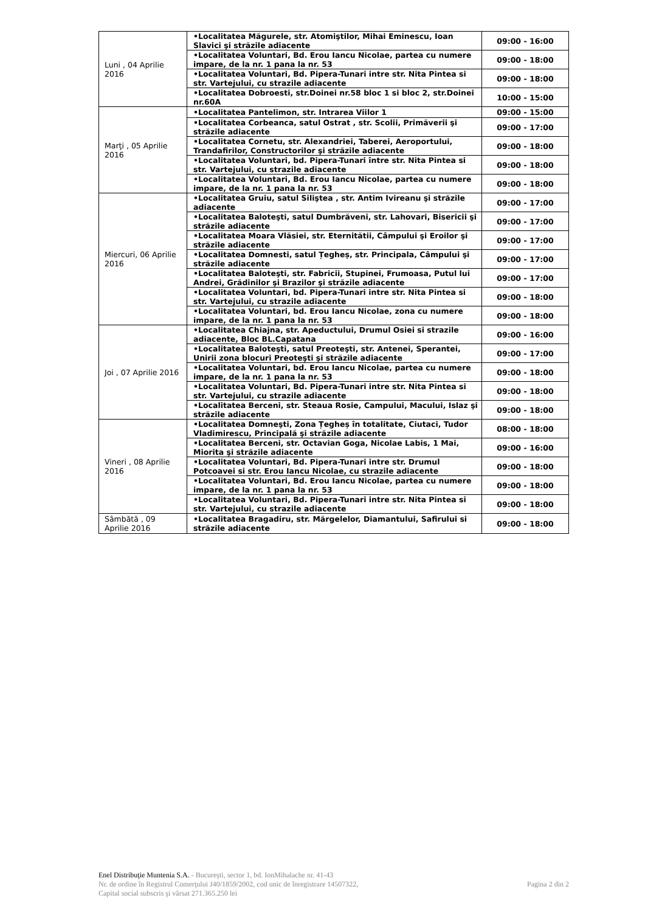| Luni , 04 Aprilie 2016 | •Localitatea Măgurele, str. Atomiştilor, Mihai Eminescu, Ioan Slavici şi străzile adiacente | 09:00 - 16:00 |
| | •Localitatea Voluntari, Bd. Erou Iancu Nicolae, partea cu numere impare, de la nr. 1 pana la nr. 53 | 09:00 - 18:00 |
| | •Localitatea Voluntari, Bd. Pipera-Tunari intre str. Nita Pintea si str. Vartejului, cu strazile adiacente | 09:00 - 18:00 |
| | •Localitatea Dobroesti, str.Doinei nr.58 bloc 1 si bloc 2, str.Doinei nr.60A | 10:00 - 15:00 |
| Marţi , 05 Aprilie 2016 | •Localitatea Pantelimon, str. Intrarea Viilor 1 | 09:00 - 15:00 |
| | •Localitatea Corbeanca, satul Ostrat , str. Scolii, Primăverii şi străzile adiacente | 09:00 - 17:00 |
| | •Localitatea Cornetu, str. Alexandriei, Taberei, Aeroportului, Trandafirilor, Constructorilor şi străzile adiacente | 09:00 - 18:00 |
| | •Localitatea Voluntari, bd. Pipera-Tunari între str. Nita Pintea si str. Vartejului, cu strazile adiacente | 09:00 - 18:00 |
| | •Localitatea Voluntari, Bd. Erou Iancu Nicolae, partea cu numere impare, de la nr. 1 pana la nr. 53 | 09:00 - 18:00 |
| Miercuri, 06 Aprilie 2016 | •Localitatea Gruiu, satul Siliştea , str. Antim Ivireanu şi străzile adiacente | 09:00 - 17:00 |
| | •Localitatea Baloteşti, satul Dumbrăveni, str. Lahovari, Bisericii şi străzile adiacente | 09:00 - 17:00 |
| | •Localitatea Moara Vlăsiei, str. Eternitătii, Câmpului şi Eroilor şi străzile adiacente | 09:00 - 17:00 |
| | •Localitatea Domnesti, satul Țegheș, str. Principala, Câmpului şi străzile adiacente | 09:00 - 17:00 |
| | •Localitatea Baloteşti, str. Fabricii, Stupinei, Frumoasa, Putul lui Andrei, Grădinilor şi Brazilor şi străzile adiacente | 09:00 - 17:00 |
| | •Localitatea Voluntari, bd. Pipera-Tunari intre str. Nita Pintea si str. Vartejului, cu strazile adiacente | 09:00 - 18:00 |
| | •Localitatea Voluntari, bd. Erou Iancu Nicolae, zona cu numere impare, de la nr. 1 pana la nr. 53 | 09:00 - 18:00 |
| Joi , 07 Aprilie 2016 | •Localitatea Chiajna, str. Apeductului, Drumul Osiei si strazile adiacente, Bloc BL.Capatana | 09:00 - 16:00 |
| | •Localitatea Baloteşti, satul Preoteşti, str. Antenei, Sperantei, Unirii zona blocuri Preoteşti şi străzile adiacente | 09:00 - 17:00 |
| | •Localitatea Voluntari, bd. Erou Iancu Nicolae, partea cu numere impare, de la nr. 1 pana la nr. 53 | 09:00 - 18:00 |
| | •Localitatea Voluntari, Bd. Pipera-Tunari intre str. Nita Pintea si str. Vartejului, cu strazile adiacente | 09:00 - 18:00 |
| | •Localitatea Berceni, str. Steaua Rosie, Campului, Macului, Islaz şi străzile adiacente | 09:00 - 18:00 |
| Vineri , 08 Aprilie 2016 | •Localitatea Domneşti, Zona Țegheș în totalitate, Ciutaci, Tudor Vladimirescu, Principală şi străzile adiacente | 08:00 - 18:00 |
| | •Localitatea Berceni, str. Octavian Goga, Nicolae Labis, 1 Mai, Miorita şi străzile adiacente | 09:00 - 16:00 |
| | •Localitatea Voluntari, Bd. Pipera-Tunari intre str. Drumul Potcoavei si str. Erou Iancu Nicolae, cu strazile adiacente | 09:00 - 18:00 |
| | •Localitatea Voluntari, Bd. Erou Iancu Nicolae, partea cu numere impare, de la nr. 1 pana la nr. 53 | 09:00 - 18:00 |
| | •Localitatea Voluntari, Bd. Pipera-Tunari intre str. Nita Pintea si str. Vartejului, cu strazile adiacente | 09:00 - 18:00 |
| Sâmbătă , 09 Aprilie 2016 | •Localitatea Bragadiru, str. Mărgelelor, Diamantului, Safirului si străzile adiacente | 09:00 - 18:00 |
Enel Distribuţie Muntenia S.A. - Bucureşti, sector 1, bd. IonMihalache nr. 41-43
Pagina 2 din 2 Nr. de ordine în Registrul Comerţului J40/1859/2002, cod unic de înregistrare 14507322,
Capital social subscris şi vărsat 271.365.250 lei